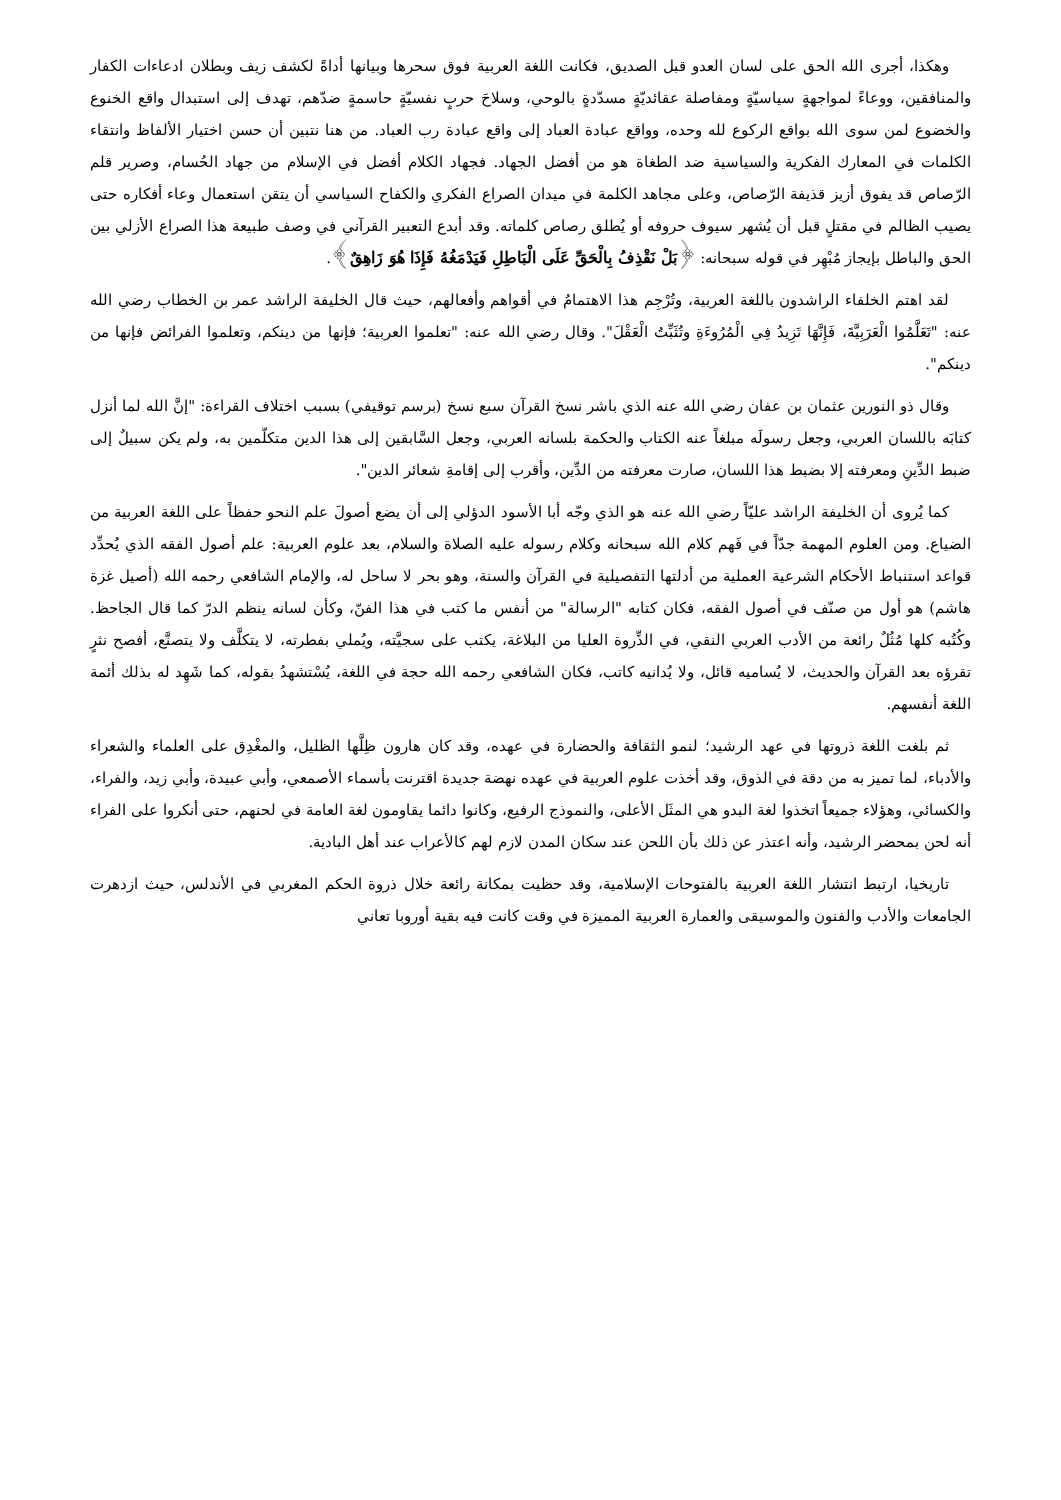وهكذا، أجرى الله الحق على لسان العدو قبل الصديق، فكانت اللغة العربية فوق سحرها وبيانها أداةً لكشف زيف وبطلان ادعاءات الكفار والمنافقين، ووعاءً لمواجهةٍ سياسيّةٍ ومفاصلة عقائديّةٍ مسدّدةٍ بالوحي، وسلاحَ حربٍ نفسيّةٍ حاسمةٍ ضدّهم، تهدف إلى استبدال واقع الخنوع والخضوع لمن سوى الله بواقع الركوع لله وحده، وواقع عبادة العباد إلى واقع عبادة رب العباد. من هنا نتبين أن حسن اختيار الألفاظ وانتقاء الكلمات في المعارك الفكرية والسياسية ضد الطغاة هو من أفضل الجهاد. فجهاد الكلام أفضل في الإسلام من جهاد الحُسام، وصرير قلم الرّصاص قد يفوق أزيز قذيفة الرّصاص، وعلى مجاهد الكلمة في ميدان الصراع الفكري والكفاح السياسي أن يتقن استعمال وعاء أفكاره حتى يصيب الظالم في مقتلٍ قبل أن يُشهر سيوف حروفه أو يُطلق رصاص كلماته. وقد أبدع التعبير القرآني في وصف طبيعة هذا الصراع الأزلي بين الحق والباطل بإيجاز مُبْهِر في قوله سبحانه: ﴿بَلْ نَقْذِفُ بِالْحَقِّ عَلَى الْبَاطِلِ فَيَدْمَغُهُ فَإِذَا هُوَ زَاهِقٌ﴾.
لقد اهتم الخلفاء الراشدون باللغة العربية، وتُرْجِم هذا الاهتمامُ في أقواهم وأفعالهم، حيث قال الخليفة الراشد عمر بن الخطاب رضي الله عنه: "تَعَلَّمُوا الْعَرَبِيَّةَ، فَإِنَّهَا تَزِيدُ فِي الْمُرُوءَةِ وتُثَبِّتُ الْعَقْلَ". وقال رضي الله عنه: "تعلموا العربية؛ فإنها من دينكم، وتعلموا الفرائض فإنها من دينكم".
وقال ذو النورين عثمان بن عفان رضي الله عنه الذي باشر نسخ القرآن سبع نسخ (برسم توقيفي) بسبب اختلاف القراءة: "إنَّ الله لما أنزل كتابَه باللسان العربي، وجعل رسولَه مبلغاً عنه الكتاب والحكمة بلسانه العربي، وجعل السَّابقين إلى هذا الدين متكلّمين به، ولم يكن سبيلٌ إلى ضبط الدِّينِ ومعرفته إلا بضبط هذا اللسان، صارت معرفته من الدِّين، وأقرب إلى إقامةِ شعائر الدين".
كما يُروى أن الخليفة الراشد عليّاً رضي الله عنه هو الذي وجّه أبا الأسود الدؤلي إلى أن يضع أصولَ علم النحو حفظاً على اللغة العربية من الضياع. ومن العلوم المهمة جدّاً في فَهم كلام الله سبحانه وكلام رسوله عليه الصلاة والسلام، بعد علوم العربية: علم أصول الفقه الذي يُحدِّد قواعد استنباط الأحكام الشرعية العملية من أدلتها التفصيلية في القرآن والسنة، وهو بحر لا ساحل له، والإمام الشافعي رحمه الله (أصيل غزة هاشم) هو أول من صنّف في أصول الفقه، فكان كتابه "الرسالة" من أنفس ما كتب في هذا الفنّ، وكأن لسانه ينظم الدرّ كما قال الجاحظ. وكُتُبه كلها مُثُلٌ رائعة من الأدب العربي النقي، في الذِّروة العليا من البلاغة، يكتب على سجيَّته، ويُملي بفطرته، لا يتكلَّف ولا يتصنَّع، أفصح نثرٍ تقرؤه بعد القرآن والحديث، لا يُساميه قائل، ولا يُدانيه كاتب، فكان الشافعي رحمه الله حجة في اللغة، يُسْتشهدُ بقوله، كما شَهِد له بذلك أئمة اللغة أنفسهم.
ثم بلغت اللغة ذروتها في عهد الرشيد؛ لنمو الثقافة والحضارة في عهده، وقد كان هارون ظِلَّها الظليل، والمغْدِق على العلماء والشعراء والأدباء، لما تميز به من دقة في الذوق، وقد أخذت علوم العربية في عهده نهضة جديدة اقترنت بأسماء الأصمعي، وأبي عبيدة، وأبي زيد، والفراء، والكسائي، وهؤلاء جميعاً اتخذوا لغة البدو هي المثَل الأعلى، والنموذج الرفيع، وكانوا دائما يقاومون لغة العامة في لحنهم، حتى أنكروا على الفراء أنه لحن بمحضر الرشيد، وأنه اعتذر عن ذلك بأن اللحن عند سكان المدن لازم لهم كالأعراب عند أهل البادية.
تاريخيا، ارتبط انتشار اللغة العربية بالفتوحات الإسلامية، وقد حظيت بمكانة رائعة خلال ذروة الحكم المغربي في الأندلس، حيث ازدهرت الجامعات والأدب والفنون والموسيقى والعمارة العربية المميزة في وقت كانت فيه بقية أوروبا تعاني